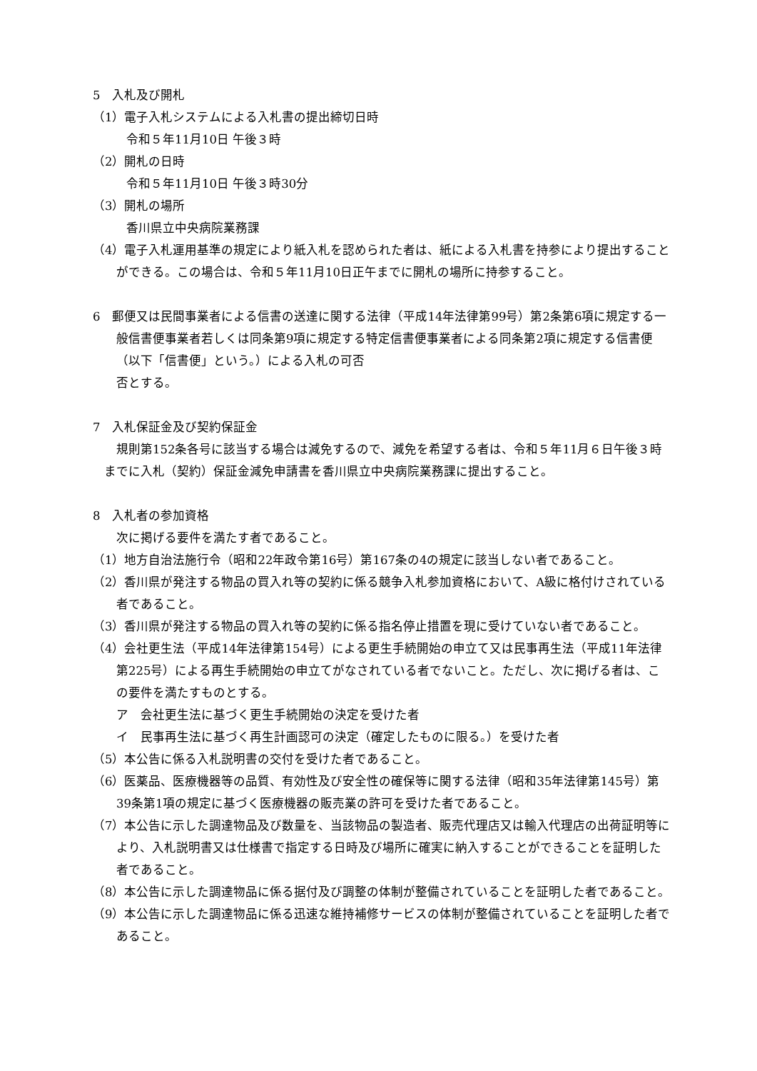5　入札及び開札
（1）電子入札システムによる入札書の提出締切日時
令和５年11月10日 午後３時
（2）開札の日時
令和５年11月10日 午後３時30分
（3）開札の場所
香川県立中央病院業務課
（4）電子入札運用基準の規定により紙入札を認められた者は、紙による入札書を持参により提出することができる。この場合は、令和５年11月10日正午までに開札の場所に持参すること。
6　郵便又は民間事業者による信書の送達に関する法律（平成14年法律第99号）第2条第6項に規定する一般信書便事業者若しくは同条第9項に規定する特定信書便事業者による同条第2項に規定する信書便（以下「信書便」という。）による入札の可否
否とする。
7　入札保証金及び契約保証金
規則第152条各号に該当する場合は減免するので、減免を希望する者は、令和５年11月６日午後３時までに入札（契約）保証金減免申請書を香川県立中央病院業務課に提出すること。
8　入札者の参加資格
次に掲げる要件を満たす者であること。
（1）地方自治法施行令（昭和22年政令第16号）第167条の4の規定に該当しない者であること。
（2）香川県が発注する物品の買入れ等の契約に係る競争入札参加資格において、A級に格付けされている者であること。
（3）香川県が発注する物品の買入れ等の契約に係る指名停止措置を現に受けていない者であること。
（4）会社更生法（平成14年法律第154号）による更生手続開始の申立て又は民事再生法（平成11年法律第225号）による再生手続開始の申立てがなされている者でないこと。ただし、次に掲げる者は、この要件を満たすものとする。
ア　会社更生法に基づく更生手続開始の決定を受けた者
イ　民事再生法に基づく再生計画認可の決定（確定したものに限る。）を受けた者
（5）本公告に係る入札説明書の交付を受けた者であること。
（6）医薬品、医療機器等の品質、有効性及び安全性の確保等に関する法律（昭和35年法律第145号）第39条第1項の規定に基づく医療機器の販売業の許可を受けた者であること。
（7）本公告に示した調達物品及び数量を、当該物品の製造者、販売代理店又は輸入代理店の出荷証明等により、入札説明書又は仕様書で指定する日時及び場所に確実に納入することができることを証明した者であること。
（8）本公告に示した調達物品に係る据付及び調整の体制が整備されていることを証明した者であること。
（9）本公告に示した調達物品に係る迅速な維持補修サービスの体制が整備されていることを証明した者であること。